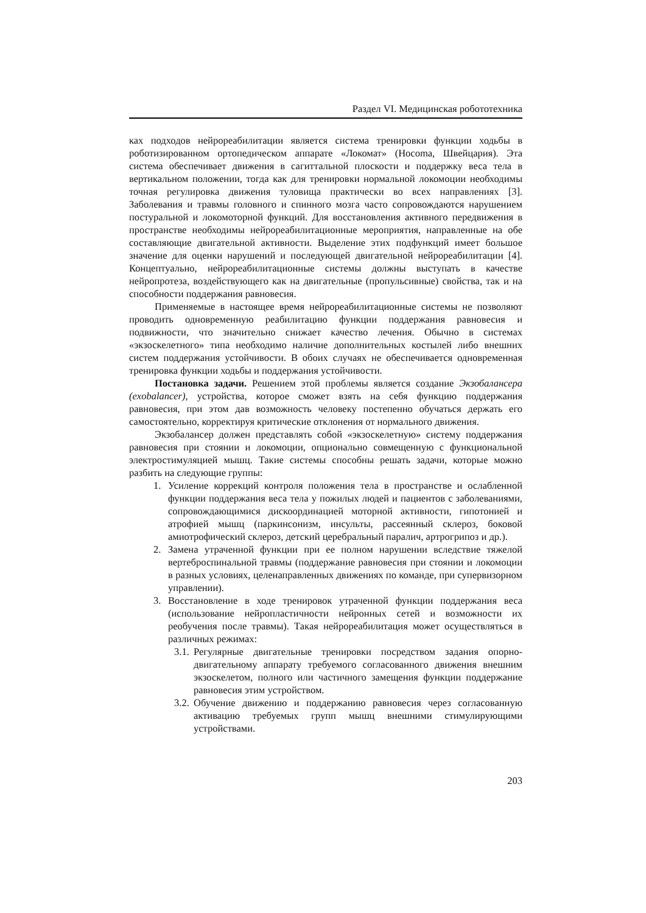Раздел VI. Медицинская робототехника
ках подходов нейрореабилитации является система тренировки функции ходьбы в роботизированном ортопедическом аппарате «Локомат» (Hocoma, Швейцария). Эта система обеспечивает движения в сагиттальной плоскости и поддержку веса тела в вертикальном положении, тогда как для тренировки нормальной локомоции необходимы точная регулировка движения туловища практически во всех направлениях [3]. Заболевания и травмы головного и спинного мозга часто сопровождаются нарушением постуральной и локомоторной функций. Для восстановления активного передвижения в пространстве необходимы нейрореабилитационные мероприятия, направленные на обе составляющие двигательной активности. Выделение этих подфункций имеет большое значение для оценки нарушений и последующей двигательной нейрореабилитации [4]. Концептуально, нейрореабилитационные системы должны выступать в качестве нейропротеза, воздействующего как на двигательные (пропульсивные) свойства, так и на способности поддержания равновесия.
Применяемые в настоящее время нейрореабилитационные системы не позволяют проводить одновременную реабилитацию функции поддержания равновесия и подвижности, что значительно снижает качество лечения. Обычно в системах «экзоскелетного» типа необходимо наличие дополнительных костылей либо внешних систем поддержания устойчивости. В обоих случаях не обеспечивается одновременная тренировка функции ходьбы и поддержания устойчивости.
Постановка задачи. Решением этой проблемы является создание Экзобалансера (exobalancer), устройства, которое сможет взять на себя функцию поддержания равновесия, при этом дав возможность человеку постепенно обучаться держать его самостоятельно, корректируя критические отклонения от нормального движения.
Экзобалансер должен представлять собой «экзоскелетную» систему поддержания равновесия при стоянии и локомоции, опционально совмещенную с функциональной электростимуляцией мышц. Такие системы способны решать задачи, которые можно разбить на следующие группы:
1. Усиление коррекций контроля положения тела в пространстве и ослабленной функции поддержания веса тела у пожилых людей и пациентов с заболеваниями, сопровождающимися дискоординацией моторной активности, гипотонией и атрофией мышц (паркинсонизм, инсульты, рассеянный склероз, боковой амиотрофический склероз, детский церебральный паралич, артрогрипоз и др.).
2. Замена утраченной функции при ее полном нарушении вследствие тяжелой вертеброспинальной травмы (поддержание равновесия при стоянии и локомоции в разных условиях, целенаправленных движениях по команде, при супервизорном управлении).
3. Восстановление в ходе тренировок утраченной функции поддержания веса (использование нейропластичности нейронных сетей и возможности их реобучения после травмы). Такая нейрореабилитация может осуществляться в различных режимах:
3.1. Регулярные двигательные тренировки посредством задания опорно-двигательному аппарату требуемого согласованного движения внешним экзоскелетом, полного или частичного замещения функции поддержание равновесия этим устройством.
3.2. Обучение движению и поддержанию равновесия через согласованную активацию требуемых групп мышц внешними стимулирующими устройствами.
203